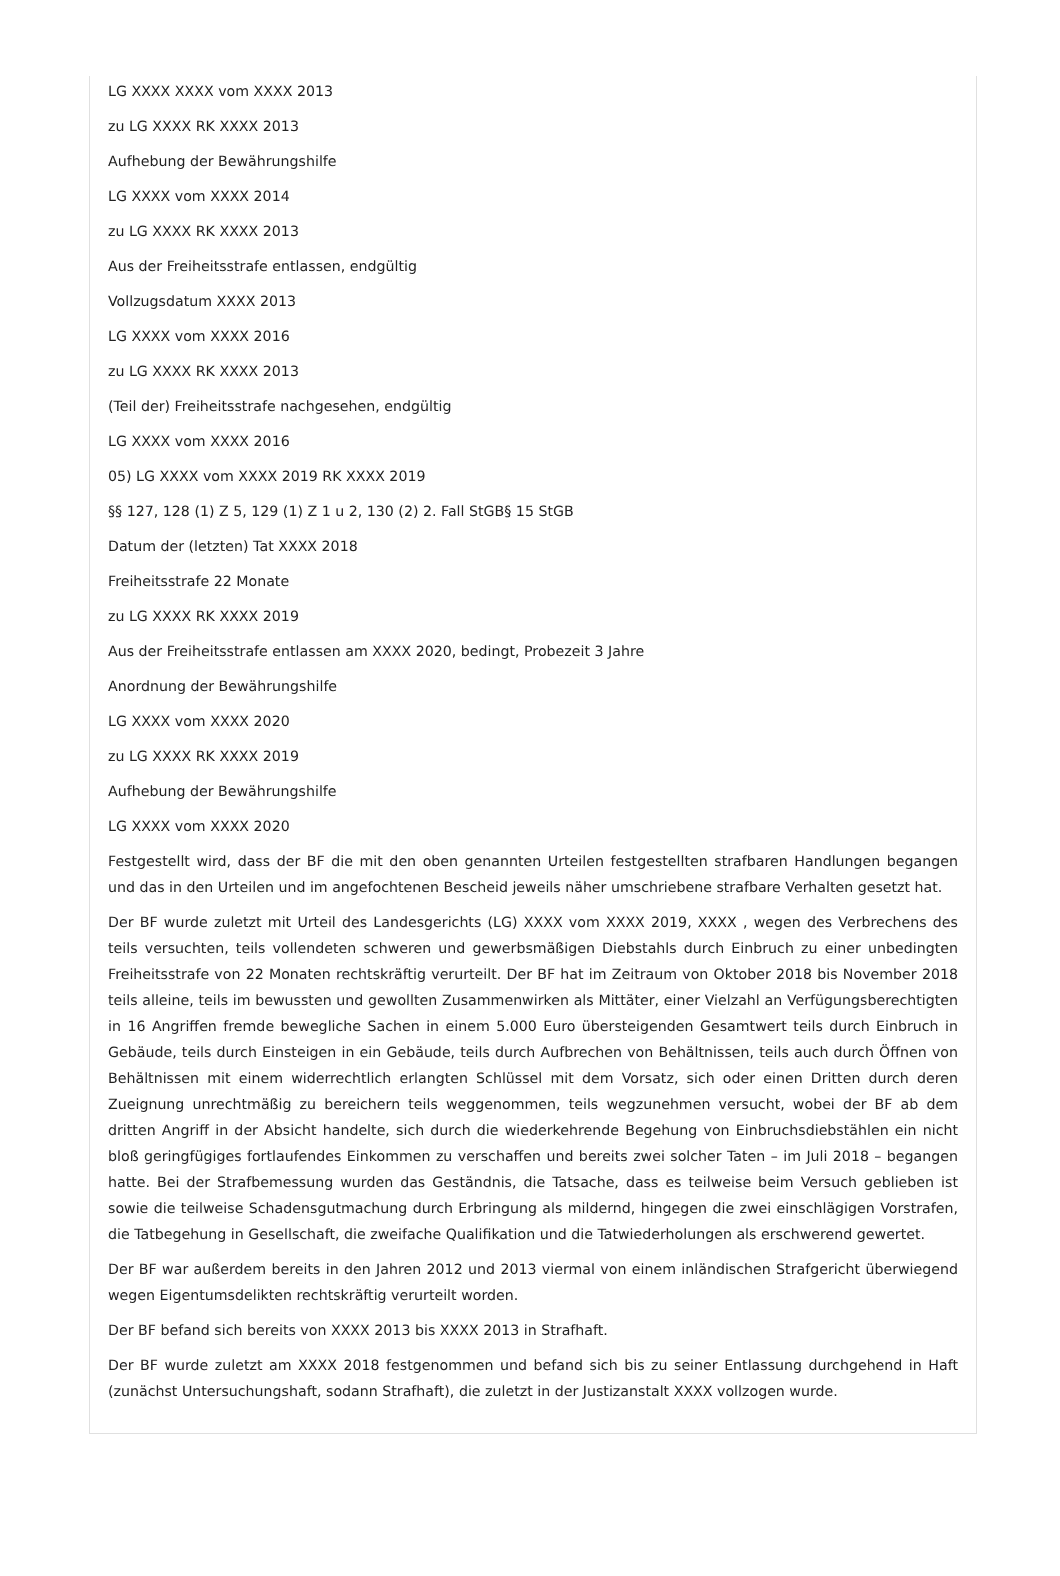LG XXXX XXXX vom XXXX 2013
zu LG XXXX RK XXXX 2013
Aufhebung der Bewährungshilfe
LG XXXX vom XXXX 2014
zu LG XXXX RK XXXX 2013
Aus der Freiheitsstrafe entlassen, endgültig
Vollzugsdatum XXXX 2013
LG XXXX vom XXXX 2016
zu LG XXXX RK XXXX 2013
(Teil der) Freiheitsstrafe nachgesehen, endgültig
LG XXXX vom XXXX 2016
05) LG XXXX vom XXXX 2019 RK XXXX 2019
§§ 127, 128 (1) Z 5, 129 (1) Z 1 u 2, 130 (2) 2. Fall StGB§ 15 StGB
Datum der (letzten) Tat XXXX 2018
Freiheitsstrafe 22 Monate
zu LG XXXX RK XXXX 2019
Aus der Freiheitsstrafe entlassen am XXXX 2020, bedingt, Probezeit 3 Jahre
Anordnung der Bewährungshilfe
LG XXXX vom XXXX 2020
zu LG XXXX RK XXXX 2019
Aufhebung der Bewährungshilfe
LG XXXX vom XXXX 2020
Festgestellt wird, dass der BF die mit den oben genannten Urteilen festgestellten strafbaren Handlungen begangen und das in den Urteilen und im angefochtenen Bescheid jeweils näher umschriebene strafbare Verhalten gesetzt hat.
Der BF wurde zuletzt mit Urteil des Landesgerichts (LG) XXXX vom XXXX 2019, XXXX , wegen des Verbrechens des teils versuchten, teils vollendeten schweren und gewerbsmäßigen Diebstahls durch Einbruch zu einer unbedingten Freiheitsstrafe von 22 Monaten rechtskräftig verurteilt. Der BF hat im Zeitraum von Oktober 2018 bis November 2018 teils alleine, teils im bewussten und gewollten Zusammenwirken als Mittäter, einer Vielzahl an Verfügungsberechtigten in 16 Angriffen fremde bewegliche Sachen in einem 5.000 Euro übersteigenden Gesamtwert teils durch Einbruch in Gebäude, teils durch Einsteigen in ein Gebäude, teils durch Aufbrechen von Behältnissen, teils auch durch Öffnen von Behältnissen mit einem widerrechtlich erlangten Schlüssel mit dem Vorsatz, sich oder einen Dritten durch deren Zueignung unrechtmäßig zu bereichern teils weggenommen, teils wegzunehmen versucht, wobei der BF ab dem dritten Angriff in der Absicht handelte, sich durch die wiederkehrende Begehung von Einbruchsdiebstählen ein nicht bloß geringfügiges fortlaufendes Einkommen zu verschaffen und bereits zwei solcher Taten – im Juli 2018 – begangen hatte. Bei der Strafbemessung wurden das Geständnis, die Tatsache, dass es teilweise beim Versuch geblieben ist sowie die teilweise Schadensgutmachung durch Erbringung als mildernd, hingegen die zwei einschlägigen Vorstrafen, die Tatbegehung in Gesellschaft, die zweifache Qualifikation und die Tatwiederholungen als erschwerend gewertet.
Der BF war außerdem bereits in den Jahren 2012 und 2013 viermal von einem inländischen Strafgericht überwiegend wegen Eigentumsdelikten rechtskräftig verurteilt worden.
Der BF befand sich bereits von XXXX 2013 bis XXXX 2013 in Strafhaft.
Der BF wurde zuletzt am XXXX 2018 festgenommen und befand sich bis zu seiner Entlassung durchgehend in Haft (zunächst Untersuchungshaft, sodann Strafhaft), die zuletzt in der Justizanstalt XXXX vollzogen wurde.